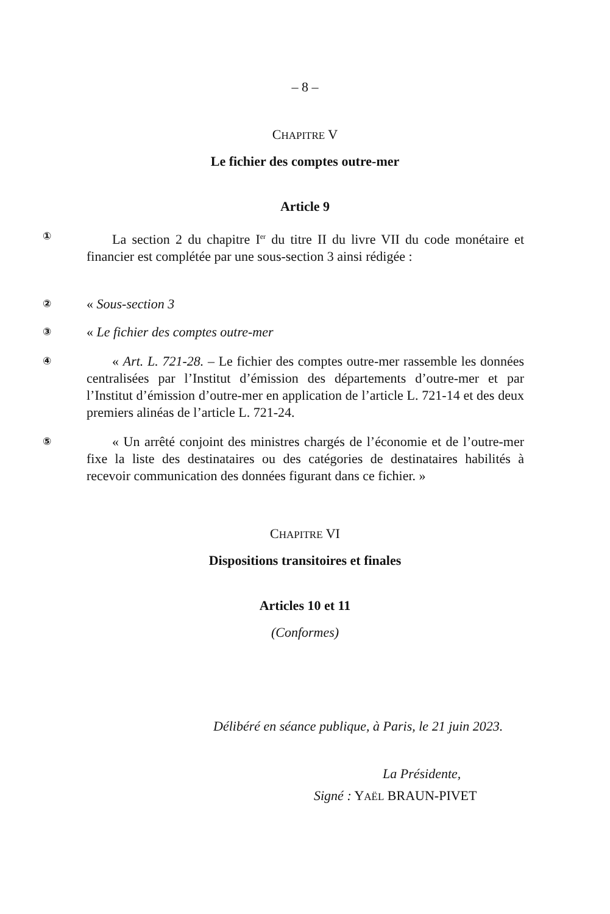– 8 –
CHAPITRE V
Le fichier des comptes outre-mer
Article 9
①
La section 2 du chapitre I<sup>er</sup> du titre II du livre VII du code monétaire et financier est complétée par une sous-section 3 ainsi rédigée :
②
« Sous-section 3
③
« Le fichier des comptes outre-mer
④
« Art. L. 721-28. – Le fichier des comptes outre-mer rassemble les données centralisées par l’Institut d’émission des départements d’outre-mer et par l’Institut d’émission d’outre-mer en application de l’article L. 721-14 et des deux premiers alinéas de l’article L. 721-24.
⑤
« Un arrêté conjoint des ministres chargés de l’économie et de l’outre-mer fixe la liste des destinataires ou des catégories de destinataires habilités à recevoir communication des données figurant dans ce fichier. »
CHAPITRE VI
Dispositions transitoires et finales
Articles 10 et 11
(Conformes)
Délibéré en séance publique, à Paris, le 21 juin 2023.
La Présidente,
Signé : YAËL BRAUN-PIVET